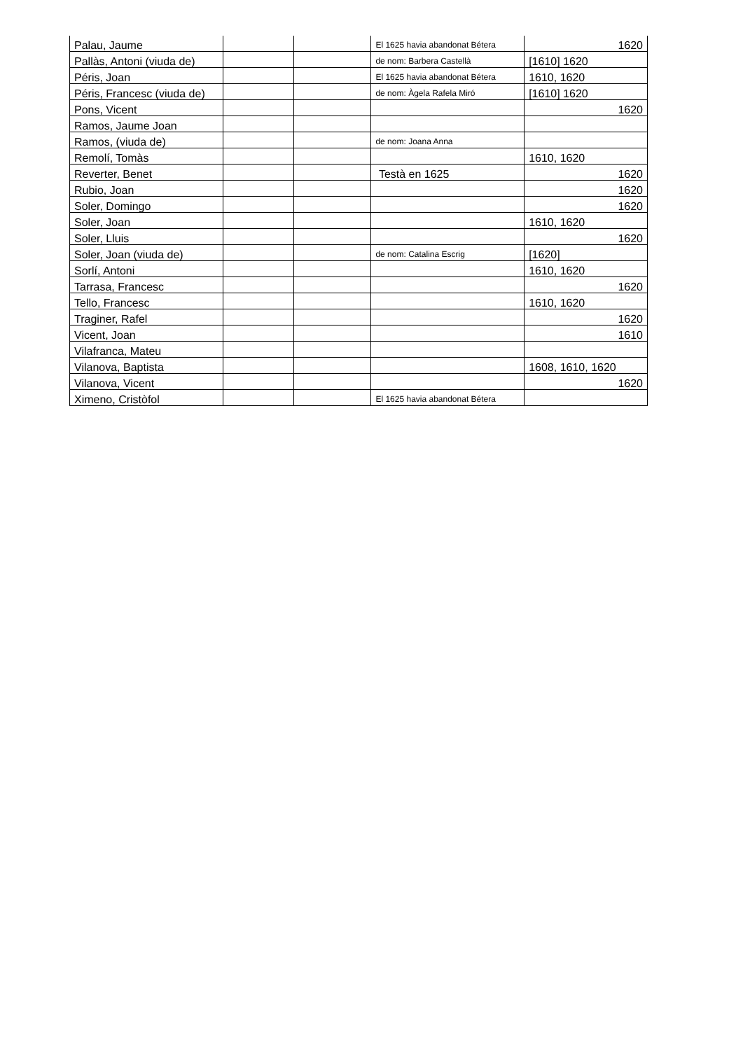| Palau, Jaume | | | El 1625 havia abandonat Bétera | 1620 |
| Pallàs, Antoni (viuda de) | | | de nom: Barbera Castellà | [1610] 1620 |
| Péris, Joan | | | El 1625 havia abandonat Bétera | 1610, 1620 |
| Péris, Francesc (viuda de) | | | de nom: Àgela Rafela Miró | [1610] 1620 |
| Pons, Vicent | | | | 1620 |
| Ramos, Jaume Joan | | | | |
| Ramos, (viuda de) | | | de nom: Joana Anna | |
| Remolí, Tomàs | | | | 1610, 1620 |
| Reverter, Benet | | | Testà en 1625 | 1620 |
| Rubio, Joan | | | | 1620 |
| Soler, Domingo | | | | 1620 |
| Soler, Joan | | | | 1610, 1620 |
| Soler, Lluis | | | | 1620 |
| Soler, Joan (viuda de) | | | de nom: Catalina Escrig | [1620] |
| Sorlí, Antoni | | | | 1610, 1620 |
| Tarrasa, Francesc | | | | 1620 |
| Tello, Francesc | | | | 1610, 1620 |
| Traginer, Rafel | | | | 1620 |
| Vicent, Joan | | | | 1610 |
| Vilafranca, Mateu | | | | |
| Vilanova, Baptista | | | | 1608, 1610, 1620 |
| Vilanova, Vicent | | | | 1620 |
| Ximeno, Cristòfol | | | El 1625 havia abandonat Bétera | |